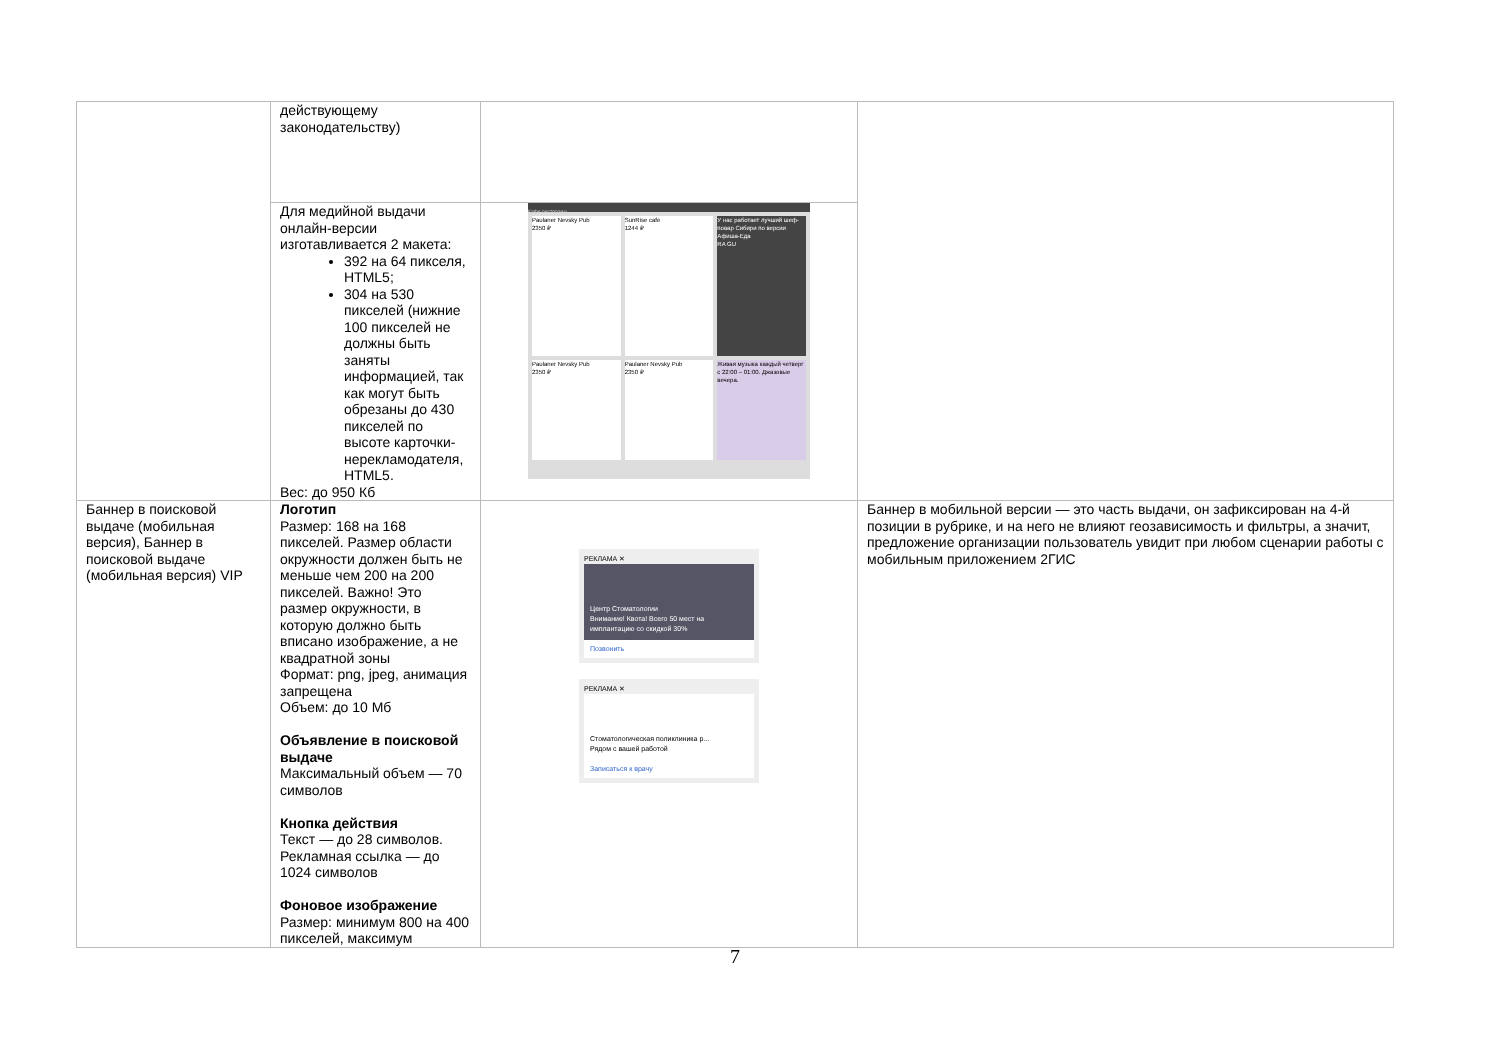| | действующему законодательству) | | |
| | Для медийной выдачи онлайн-версии изготавливается 2 макета: 392 на 64 пикселя, HTML5; 304 на 530 пикселей (нижние 100 пикселей не должны быть заняты информацией, так как могут быть обрезаны до 430 пикселей по высоте карточки-нерекламодателя, HTML5. Вес: до 950 Кб | Кафе рестораны Paulaner Nevsky Pub 2350 ₽ SunRise cafe 1244 ₽ У нас работает лучший шеф-повар Сибири по версии Афиша-Еда RA GU Paulaner Nevsky Pub 2350 ₽ Paulaner Nevsky Pub 2350 ₽ Живая музыка каждый четверг с 22:00 – 01:00. Джазовые вечера. | |
| Баннер в поисковой выдаче (мобильная версия), Баннер в поисковой выдаче (мобильная версия) VIP | Логотип Размер: 168 на 168 пикселей. Размер области окружности должен быть не меньше чем 200 на 200 пикселей. Важно! Это размер окружности, в которую должно быть вписано изображение, а не квадратной зоны Формат: png, jpeg, анимация запрещена Объем: до 10 Мб Объявление в поисковой выдаче Максимальный объем — 70 символов Кнопка действия Текст — до 28 символов. Рекламная ссылка — до 1024 символов Фоновое изображение Размер: минимум 800 на 400 пикселей, максимум | РЕКЛАМА ✕ Центр Стоматологии Внимание! Квота! Всего 50 мест на имплантацию со скидкой 30% Позвонить РЕКЛАМА ✕ Стоматологическая поликлиника р... Рядом с вашей работой Записаться к врачу | Баннер в мобильной версии — это часть выдачи, он зафиксирован на 4-й позиции в рубрике, и на него не влияют геозависимость и фильтры, а значит, предложение организации пользователь увидит при любом сценарии работы с мобильным приложением 2ГИС |
7